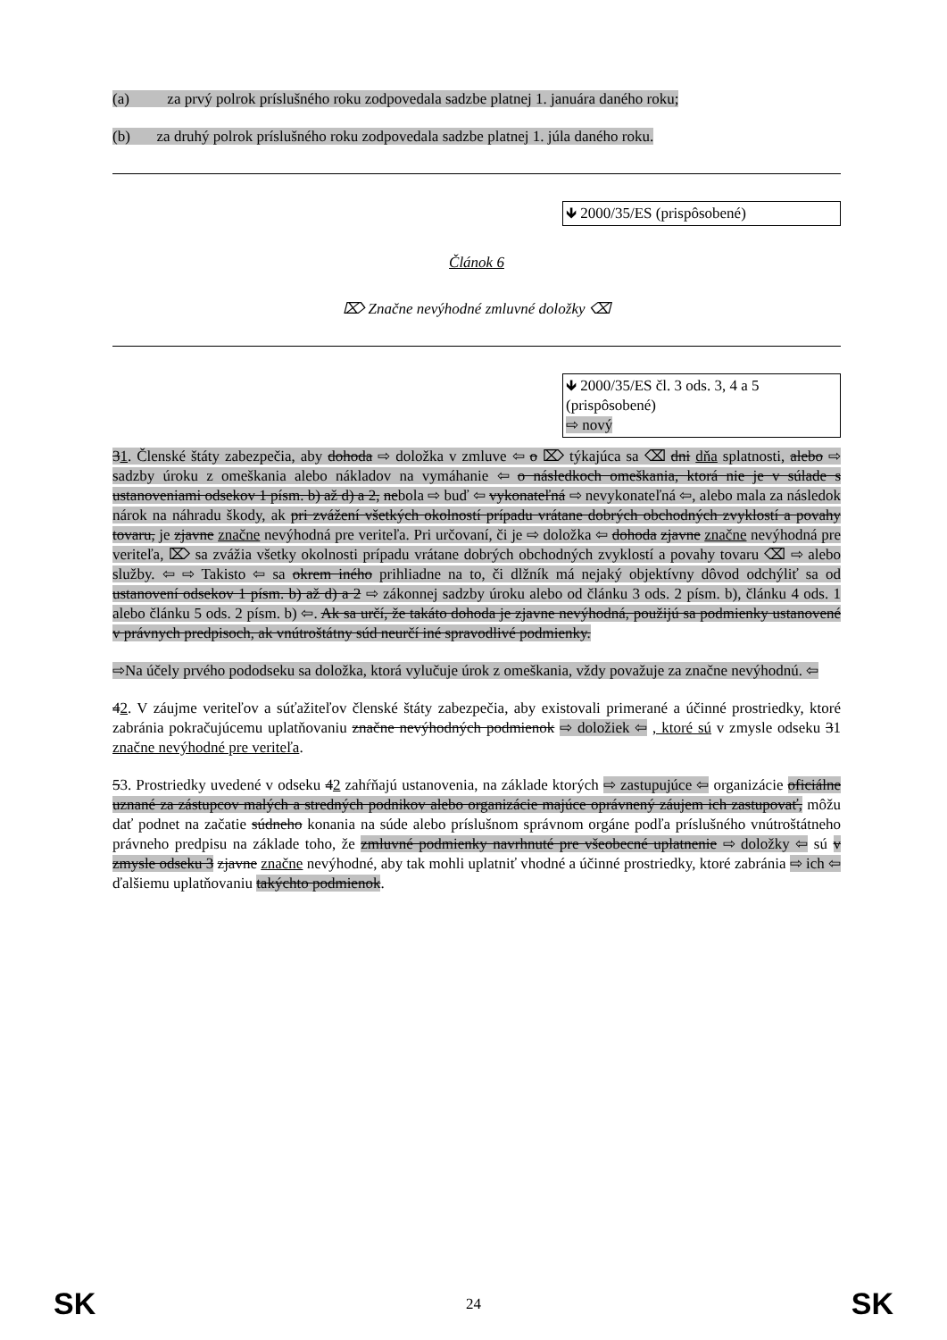(a) za prvý polrok príslušného roku zodpovedala sadzbe platnej 1. januára daného roku;
(b) za druhý polrok príslušného roku zodpovedala sadzbe platnej 1. júla daného roku.
🡻 2000/35/ES (prispôsobené)
Článok 6
⌦ Značne nevýhodné zmluvné doložky ⌫
🡻 2000/35/ES čl. 3 ods. 3, 4 a 5 (prispôsobené)
⇨ nový
31. Členské štáty zabezpečia, aby dohoda ⇨ doložka v zmluve ⇦ o ⌦ týkajúca sa ⌫ dni dňa splatnosti, alebo ⇨ sadzby úroku z omeškania alebo nákladov na vymáhanie ⇦ o následkoch omeškania, ktorá nie je v súlade s ustanoveniami odsekov 1 písm. b) až d) a 2, nebola ⇨ buď ⇦ vykonateľná ⇨ nevykonateľná ⇦, alebo mala za následok nárok na náhradu škody, ak pri zvážení všetkých okolností prípadu vrátane dobrých obchodných zvyklostí a povahy tovaru, je zjavne značne nevýhodná pre veriteľa. Pri určovaní, či je ⇨ doložka ⇦ dohoda zjavne značne nevýhodná pre veriteľa, ⌦ sa zvážia všetky okolnosti prípadu vrátane dobrých obchodných zvyklostí a povahy tovaru ⌫ ⇨ alebo služby. ⇦ ⇨ Takisto ⇦ sa okrem iného prihliadne na to, či dlžník má nejaký objektívny dôvod odchýliť sa od ustanovení odsekov 1 písm. b) až d) a 2 ⇨ zákonnej sadzby úroku alebo od článku 3 ods. 2 písm. b), článku 4 ods. 1 alebo článku 5 ods. 2 písm. b) ⇦. Ak sa určí, že takáto dohoda je zjavne nevýhodná, použijú sa podmienky ustanovené v právnych predpisoch, ak vnútroštátny súd neurčí iné spravodlivé podmienky.
⇨Na účely prvého pododseku sa doložka, ktorá vylučuje úrok z omeškania, vždy považuje za značne nevýhodnú. ⇦
42. V záujme veriteľov a súťažiteľov členské štáty zabezpečia, aby existovali primerané a účinné prostriedky, ktoré zabránia pokračujúcemu uplatňovaniu značne nevýhodných podmienok ⇨ doložiek ⇦ , ktoré sú v zmysle odseku 31 značne nevýhodné pre veriteľa.
53. Prostriedky uvedené v odseku 42 zahŕňajú ustanovenia, na základe ktorých ⇨ zastupujúce ⇦ organizácie oficiálne uznané za zástupcov malých a stredných podnikov alebo organizácie majúce oprávnený záujem ich zastupovať, môžu dať podnet na začatie súdneho konania na súde alebo príslušnom správnom orgáne podľa príslušného vnútroštátneho právneho predpisu na základe toho, že zmluvné podmienky navrhnuté pre všeobecné uplatnenie ⇨ doložky ⇦ sú v zmysle odseku 3 zjavne značne nevýhodné, aby tak mohli uplatniť vhodné a účinné prostriedky, ktoré zabránia ⇨ ich ⇦ ďalšiemu uplatňovaniu takýchto podmienok.
SK 24 SK